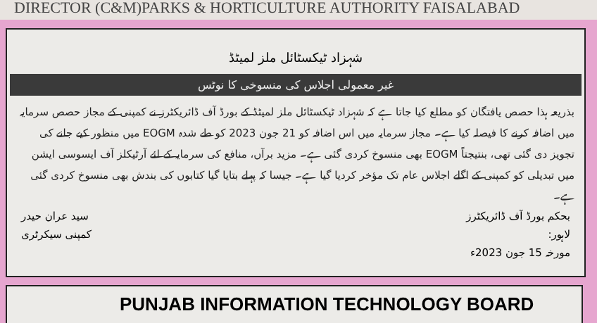DIRECTOR (C&M)PARKS & HORTICULTURE AUTHORITY FAISALABAD
شہزاد ٹیکسٹائل ملز لمیٹڈ
غیر معمولی اجلاس کی منسوخی کا نوٹس
بذریعہ ہذا حصص یافتگان کو مطلع کیا جاتا ہے کہ شہزاد ٹیکسٹائل ملز لمیٹڈ کے بورڈ آف ڈائریکٹرز نے کمپنی کے مجاز حصص سرمایہ میں اضافہ کرنے کا فیصلہ کیا ہے۔ مجاز سرمایہ میں اس اضافہ کو 21 جون 2023 کو طے شدہ EOGM میں منظور کیے جانے کی تجویز دی گئی تھی، بنتیجتاً EOGM بھی منسوخ کردی گئی ہے۔ مزید برآں، منافع کی سرمایہ کے لئے آرٹیکلز آف ایسوسی ایشن میں تبدیلی کو کمپنی کے اگلے اجلاس عام تک مؤخر کردیا گیا ہے۔ جیسا کہ پہلے بتایا گیا کتابوں کی بندش بھی منسوخ کردی گئی ہے۔
سید عران حیدر
کمپنی سیکرٹری
بحکم بورڈ آف ڈائریکٹرز
لاہور:
مورخہ 15 جون 2023ء
PUNJAB INFORMATION TECHNOLOGY BOARD